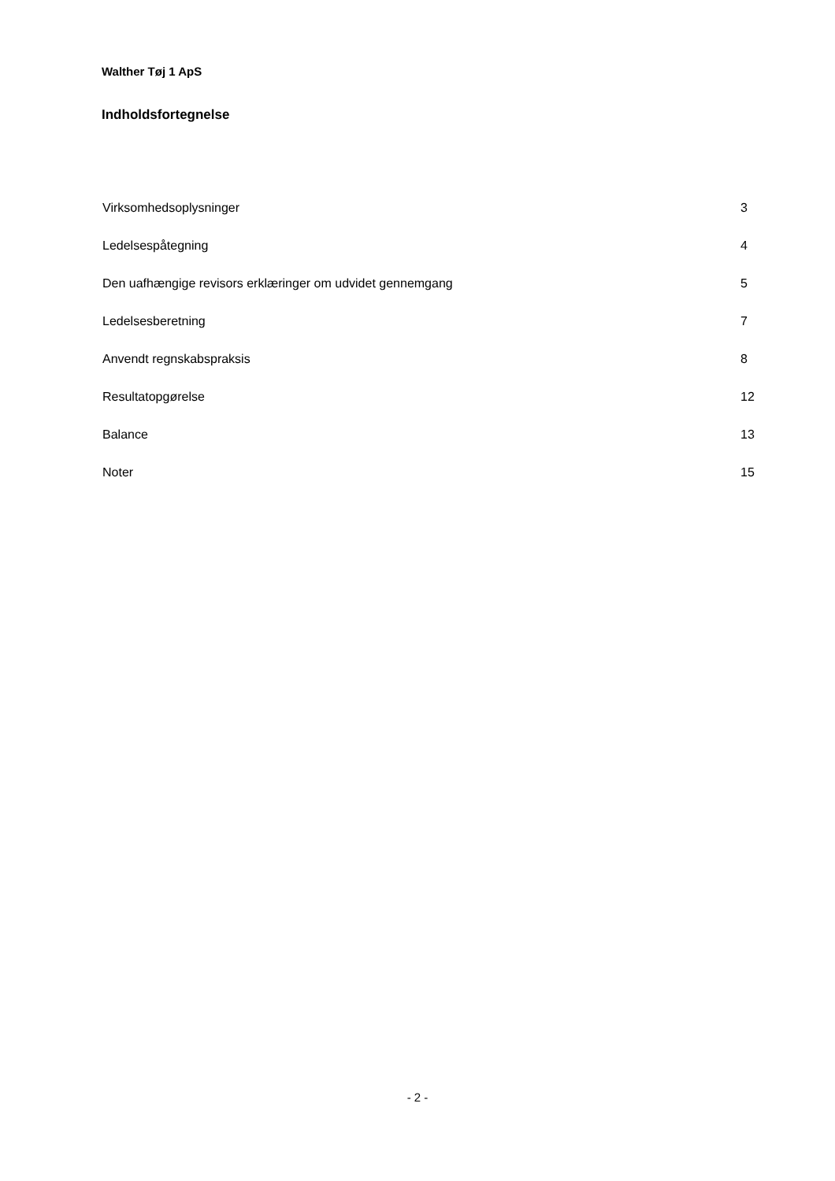Walther Tøj 1 ApS
Indholdsfortegnelse
| Virksomhedsoplysninger | 3 |
| Ledelsespåtegning | 4 |
| Den uafhængige revisors erklæringer om udvidet gennemgang | 5 |
| Ledelsesberetning | 7 |
| Anvendt regnskabspraksis | 8 |
| Resultatopgørelse | 12 |
| Balance | 13 |
| Noter | 15 |
- 2 -